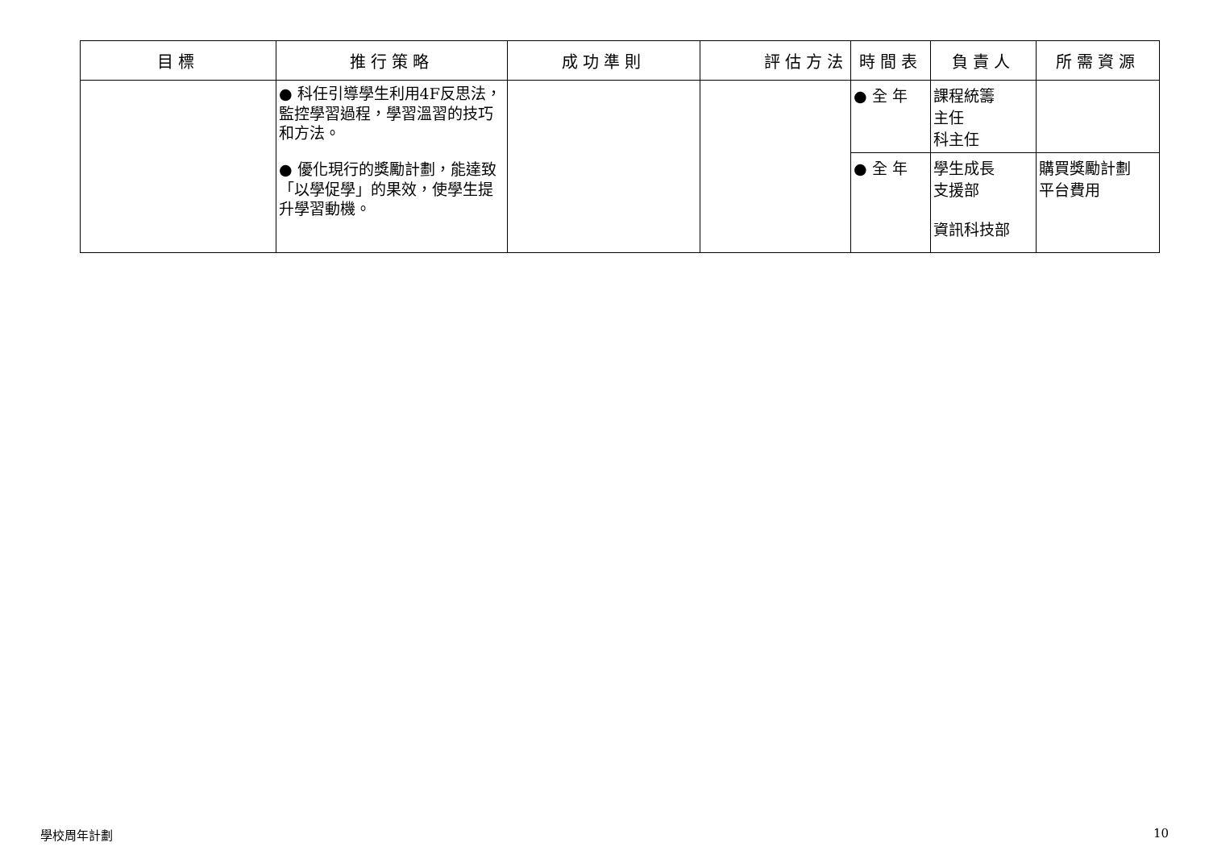| 目標 | 推行策略 | 成功準則 | 評估方法 | 時間表 | 負責人 | 所需資源 |
| --- | --- | --- | --- | --- | --- | --- |
| | ● 科任引導學生利用4F反思法，監控學習過程，學習溫習的技巧和方法。 ● 優化現行的獎勵計劃，能達致「以學促學」的果效，使學生提升學習動機。 | | | ● 全 年 | 課程統籌 主任 科主任 | |
| | | | | ● 全 年 | 學生成長 支援部 資訊科技部 | 購買獎勵計劃 平台費用 |
學校周年計劃 10